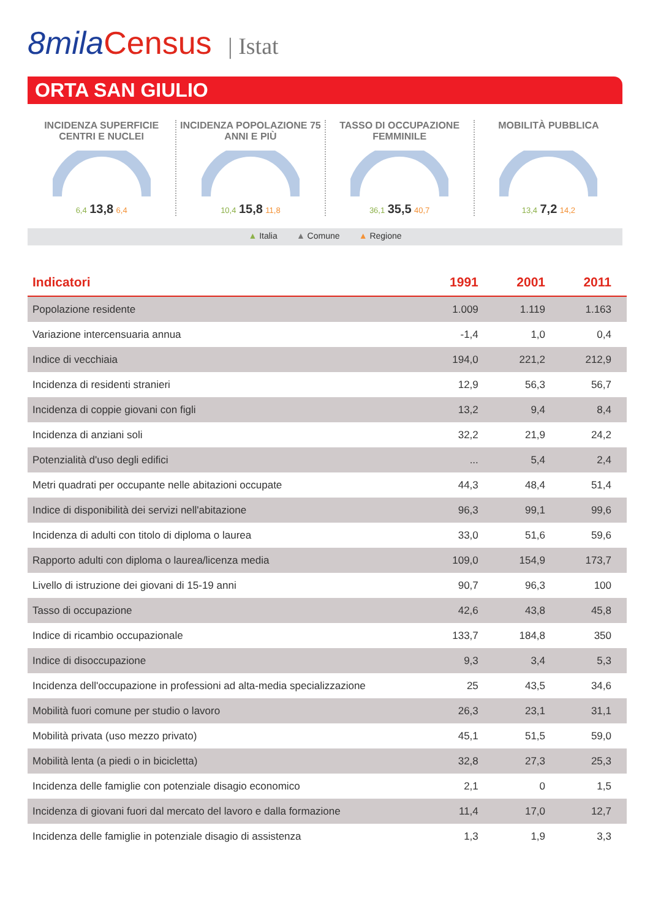8mila Census | Istat
ORTA SAN GIULIO
INCIDENZA SUPERFICIE CENTRI E NUCLEI
6,4 13,8 6,4
INCIDENZA POPOLAZIONE 75 ANNI E PIÙ
10,4 15,8 11,8
TASSO DI OCCUPAZIONE FEMMINILE
36,1 35,5 40,7
MOBILITÀ PUBBLICA
13,4 7,2 14,2
▲ Italia ▲ Comune ▲ Regione
| Indicatori | 1991 | 2001 | 2011 |
| --- | --- | --- | --- |
| Popolazione residente | 1.009 | 1.119 | 1.163 |
| Variazione intercensuaria annua | -1,4 | 1,0 | 0,4 |
| Indice di vecchiaia | 194,0 | 221,2 | 212,9 |
| Incidenza di residenti stranieri | 12,9 | 56,3 | 56,7 |
| Incidenza di coppie giovani con figli | 13,2 | 9,4 | 8,4 |
| Incidenza di anziani soli | 32,2 | 21,9 | 24,2 |
| Potenzialità d'uso degli edifici | ... | 5,4 | 2,4 |
| Metri quadrati per occupante nelle abitazioni occupate | 44,3 | 48,4 | 51,4 |
| Indice di disponibilità dei servizi nell'abitazione | 96,3 | 99,1 | 99,6 |
| Incidenza di adulti con titolo di diploma o laurea | 33,0 | 51,6 | 59,6 |
| Rapporto adulti con diploma o laurea/licenza media | 109,0 | 154,9 | 173,7 |
| Livello di istruzione dei giovani di 15-19 anni | 90,7 | 96,3 | 100 |
| Tasso di occupazione | 42,6 | 43,8 | 45,8 |
| Indice di ricambio occupazionale | 133,7 | 184,8 | 350 |
| Indice di disoccupazione | 9,3 | 3,4 | 5,3 |
| Incidenza dell'occupazione in professioni ad alta-media specializzazione | 25 | 43,5 | 34,6 |
| Mobilità fuori comune per studio o lavoro | 26,3 | 23,1 | 31,1 |
| Mobilità privata (uso mezzo privato) | 45,1 | 51,5 | 59,0 |
| Mobilità lenta (a piedi o in bicicletta) | 32,8 | 27,3 | 25,3 |
| Incidenza delle famiglie con potenziale disagio economico | 2,1 | 0 | 1,5 |
| Incidenza di giovani fuori dal mercato del lavoro e dalla formazione | 11,4 | 17,0 | 12,7 |
| Incidenza delle famiglie in potenziale disagio di assistenza | 1,3 | 1,9 | 3,3 |